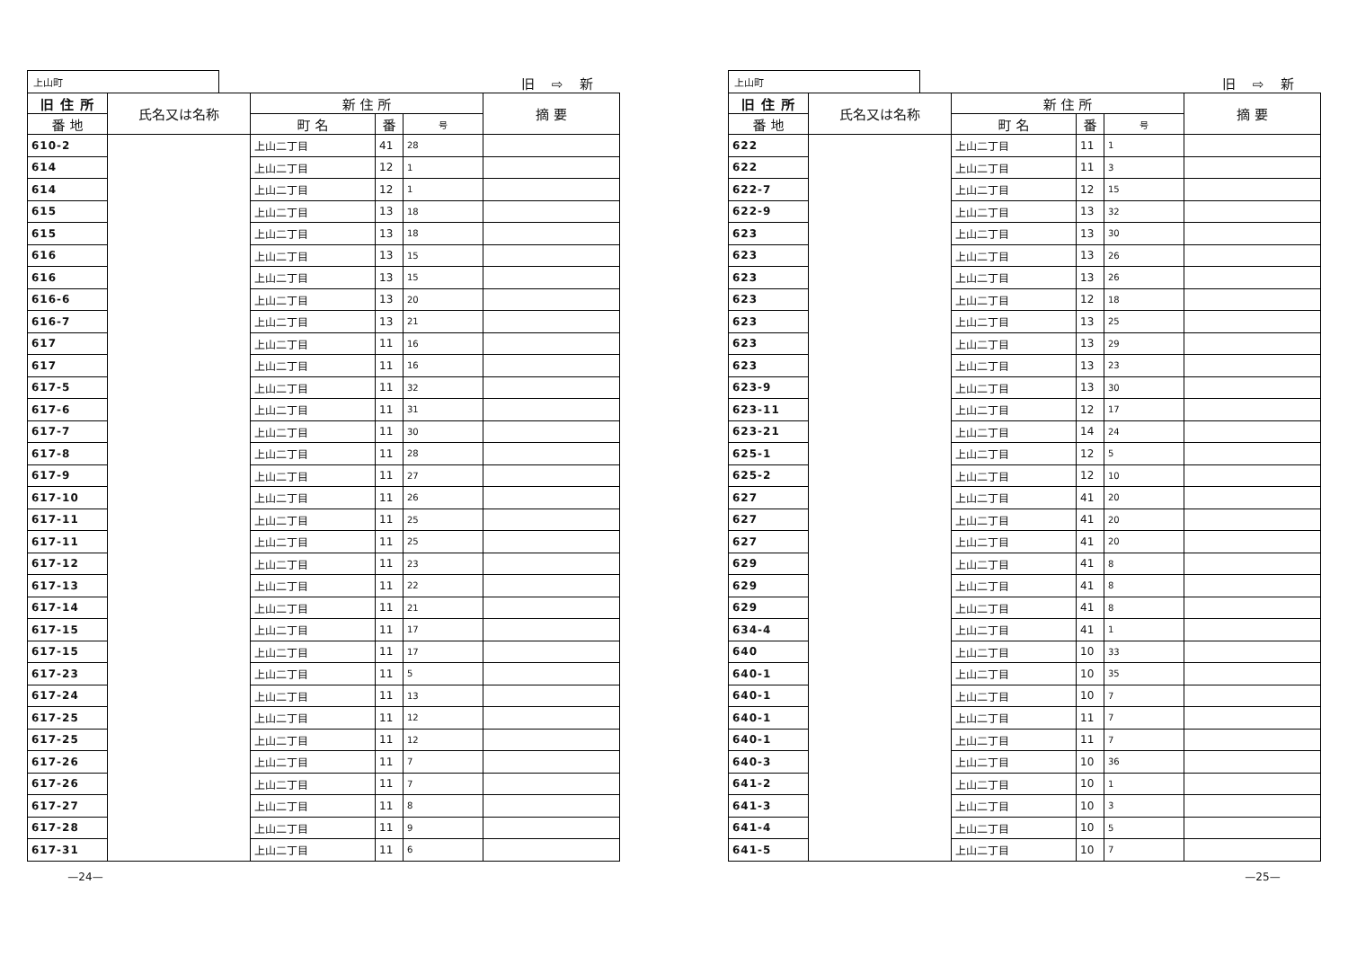上山町
旧 ⇨ 新
| 旧 住 所 | 氏名又は名称 | 新 住 所 | | | 摘 要 |
| --- | --- | --- | --- | --- | --- |
| 番 地 | | 町 名 | 番 | 号 | |
| 610-2 | | 上山二丁目 | 41 | 28 | |
| 614 | | 上山二丁目 | 12 | 1 | |
| 614 | | 上山二丁目 | 12 | 1 | |
| 615 | | 上山二丁目 | 13 | 18 | |
| 615 | | 上山二丁目 | 13 | 18 | |
| 616 | | 上山二丁目 | 13 | 15 | |
| 616 | | 上山二丁目 | 13 | 15 | |
| 616-6 | | 上山二丁目 | 13 | 20 | |
| 616-7 | | 上山二丁目 | 13 | 21 | |
| 617 | | 上山二丁目 | 11 | 16 | |
| 617 | | 上山二丁目 | 11 | 16 | |
| 617-5 | | 上山二丁目 | 11 | 32 | |
| 617-6 | | 上山二丁目 | 11 | 31 | |
| 617-7 | | 上山二丁目 | 11 | 30 | |
| 617-8 | | 上山二丁目 | 11 | 28 | |
| 617-9 | | 上山二丁目 | 11 | 27 | |
| 617-10 | | 上山二丁目 | 11 | 26 | |
| 617-11 | | 上山二丁目 | 11 | 25 | |
| 617-11 | | 上山二丁目 | 11 | 25 | |
| 617-12 | | 上山二丁目 | 11 | 23 | |
| 617-13 | | 上山二丁目 | 11 | 22 | |
| 617-14 | | 上山二丁目 | 11 | 21 | |
| 617-15 | | 上山二丁目 | 11 | 17 | |
| 617-15 | | 上山二丁目 | 11 | 17 | |
| 617-23 | | 上山二丁目 | 11 | 5 | |
| 617-24 | | 上山二丁目 | 11 | 13 | |
| 617-25 | | 上山二丁目 | 11 | 12 | |
| 617-25 | | 上山二丁目 | 11 | 12 | |
| 617-26 | | 上山二丁目 | 11 | 7 | |
| 617-26 | | 上山二丁目 | 11 | 7 | |
| 617-27 | | 上山二丁目 | 11 | 8 | |
| 617-28 | | 上山二丁目 | 11 | 9 | |
| 617-31 | | 上山二丁目 | 11 | 6 | |
—24—
上山町
旧 ⇨ 新
| 旧 住 所 | 氏名又は名称 | 新 住 所 | | | 摘 要 |
| --- | --- | --- | --- | --- | --- |
| 番 地 | | 町 名 | 番 | 号 | |
| 622 | | 上山二丁目 | 11 | 1 | |
| 622 | | 上山二丁目 | 11 | 3 | |
| 622-7 | | 上山二丁目 | 12 | 15 | |
| 622-9 | | 上山二丁目 | 13 | 32 | |
| 623 | | 上山二丁目 | 13 | 30 | |
| 623 | | 上山二丁目 | 13 | 26 | |
| 623 | | 上山二丁目 | 13 | 26 | |
| 623 | | 上山二丁目 | 12 | 18 | |
| 623 | | 上山二丁目 | 13 | 25 | |
| 623 | | 上山二丁目 | 13 | 29 | |
| 623 | | 上山二丁目 | 13 | 23 | |
| 623-9 | | 上山二丁目 | 13 | 30 | |
| 623-11 | | 上山二丁目 | 12 | 17 | |
| 623-21 | | 上山二丁目 | 14 | 24 | |
| 625-1 | | 上山二丁目 | 12 | 5 | |
| 625-2 | | 上山二丁目 | 12 | 10 | |
| 627 | | 上山二丁目 | 41 | 20 | |
| 627 | | 上山二丁目 | 41 | 20 | |
| 627 | | 上山二丁目 | 41 | 20 | |
| 629 | | 上山二丁目 | 41 | 8 | |
| 629 | | 上山二丁目 | 41 | 8 | |
| 629 | | 上山二丁目 | 41 | 8 | |
| 634-4 | | 上山二丁目 | 41 | 1 | |
| 640 | | 上山二丁目 | 10 | 33 | |
| 640-1 | | 上山二丁目 | 10 | 35 | |
| 640-1 | | 上山二丁目 | 10 | 7 | |
| 640-1 | | 上山二丁目 | 11 | 7 | |
| 640-1 | | 上山二丁目 | 11 | 7 | |
| 640-3 | | 上山二丁目 | 10 | 36 | |
| 641-2 | | 上山二丁目 | 10 | 1 | |
| 641-3 | | 上山二丁目 | 10 | 3 | |
| 641-4 | | 上山二丁目 | 10 | 5 | |
| 641-5 | | 上山二丁目 | 10 | 7 | |
—25—